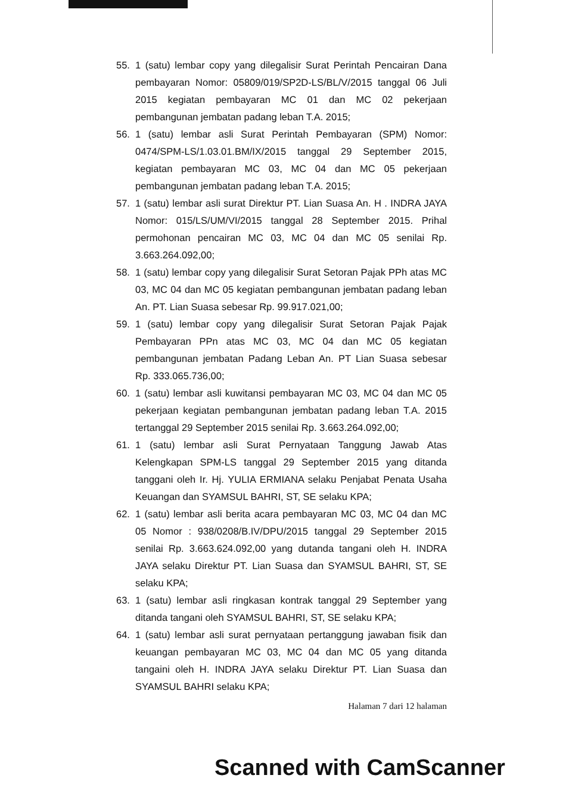55. 1 (satu) lembar copy yang dilegalisir Surat Perintah Pencairan Dana pembayaran Nomor: 05809/019/SP2D-LS/BL/V/2015 tanggal 06 Juli 2015 kegiatan pembayaran MC 01 dan MC 02 pekerjaan pembangunan jembatan padang leban T.A. 2015;
56. 1 (satu) lembar asli Surat Perintah Pembayaran (SPM) Nomor: 0474/SPM-LS/1.03.01.BM/IX/2015 tanggal 29 September 2015, kegiatan pembayaran MC 03, MC 04 dan MC 05 pekerjaan pembangunan jembatan padang leban T.A. 2015;
57. 1 (satu) lembar asli surat Direktur PT. Lian Suasa An. H . INDRA JAYA Nomor: 015/LS/UM/VI/2015 tanggal 28 September 2015. Prihal permohonan pencairan MC 03, MC 04 dan MC 05 senilai Rp. 3.663.264.092,00;
58. 1 (satu) lembar copy yang dilegalisir Surat Setoran Pajak PPh atas MC 03, MC 04 dan MC 05 kegiatan pembangunan jembatan padang leban An. PT. Lian Suasa sebesar Rp. 99.917.021,00;
59. 1 (satu) lembar copy yang dilegalisir Surat Setoran Pajak Pajak Pembayaran PPn atas MC 03, MC 04 dan MC 05 kegiatan pembangunan jembatan Padang Leban An. PT Lian Suasa sebesar Rp. 333.065.736,00;
60. 1 (satu) lembar asli kuwitansi pembayaran MC 03, MC 04 dan MC 05 pekerjaan kegiatan pembangunan jembatan padang leban T.A. 2015 tertanggal 29 September 2015 senilai Rp. 3.663.264.092,00;
61. 1 (satu) lembar asli Surat Pernyataan Tanggung Jawab Atas Kelengkapan SPM-LS tanggal 29 September 2015 yang ditanda tanggani oleh Ir. Hj. YULIA ERMIANA selaku Penjabat Penata Usaha Keuangan dan SYAMSUL BAHRI, ST, SE selaku KPA;
62. 1 (satu) lembar asli berita acara pembayaran MC 03, MC 04 dan MC 05 Nomor : 938/0208/B.IV/DPU/2015 tanggal 29 September 2015 senilai Rp. 3.663.624.092,00 yang dutanda tangani oleh H. INDRA JAYA selaku Direktur PT. Lian Suasa dan SYAMSUL BAHRI, ST, SE selaku KPA;
63. 1 (satu) lembar asli ringkasan kontrak tanggal 29 September yang ditanda tangani oleh SYAMSUL BAHRI, ST, SE selaku KPA;
64. 1 (satu) lembar asli surat pernyataan pertanggung jawaban fisik dan keuangan pembayaran MC 03, MC 04 dan MC 05 yang ditanda tangaini oleh H. INDRA JAYA selaku Direktur PT. Lian Suasa dan SYAMSUL BAHRI selaku KPA;
Halaman 7 dari 12 halaman
Scanned with CamScanner